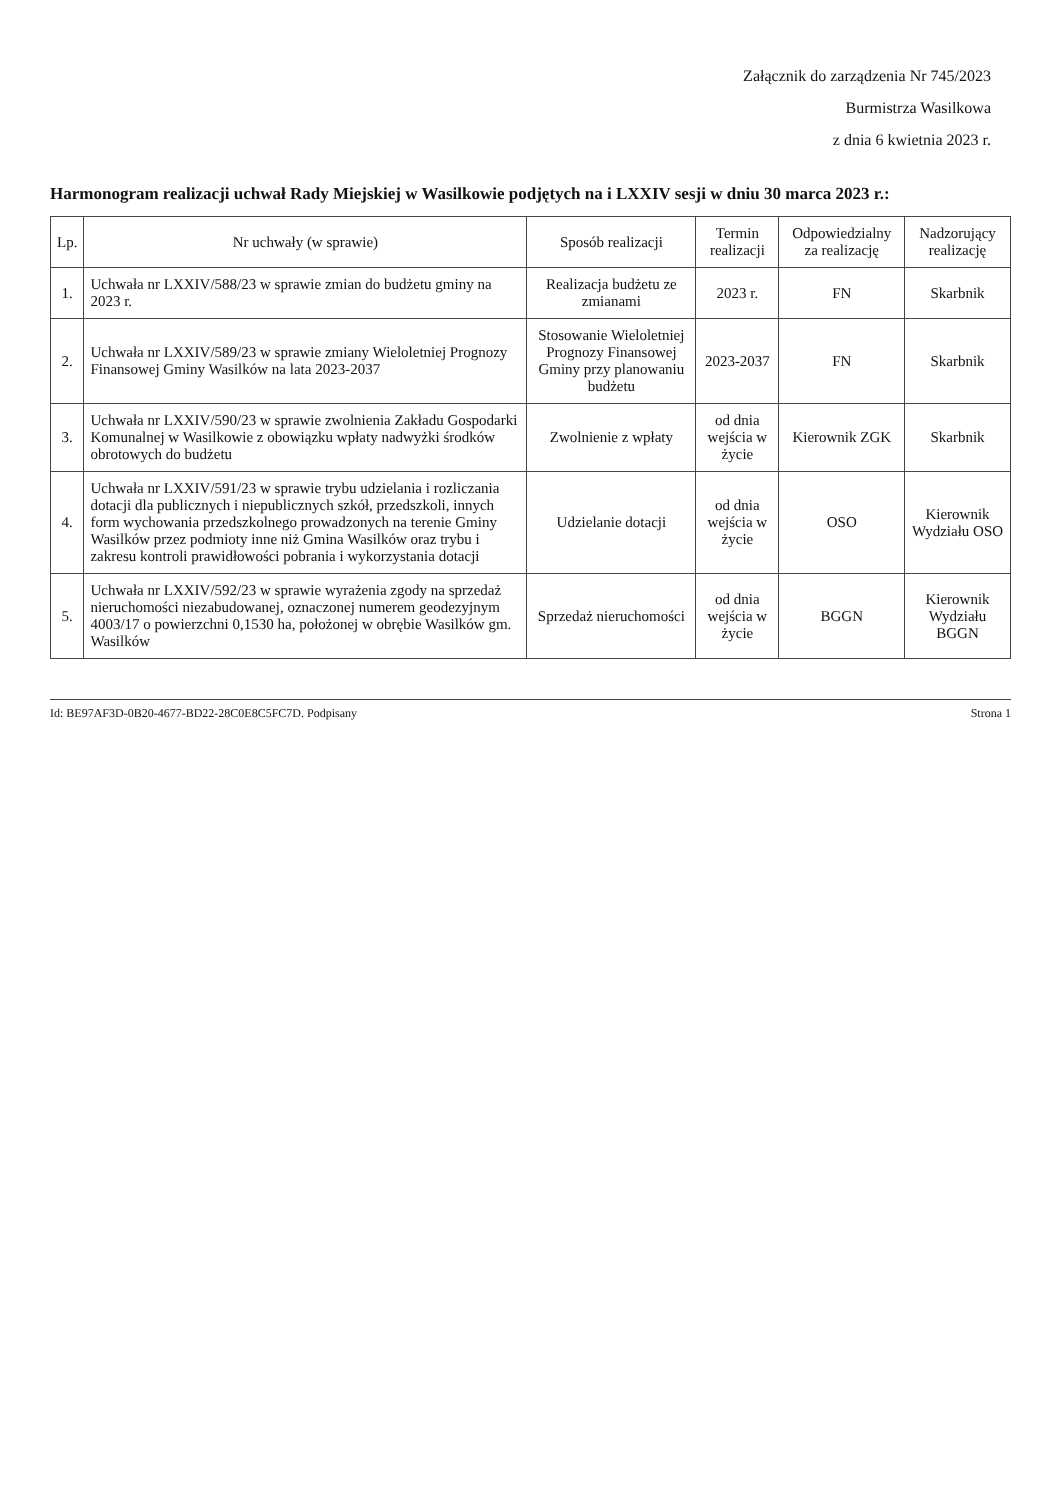Załącznik do zarządzenia Nr 745/2023
Burmistrza Wasilkowa
z dnia 6 kwietnia 2023 r.
Harmonogram realizacji uchwał Rady Miejskiej w Wasilkowie podjętych na i LXXIV sesji w dniu 30 marca 2023 r.:
| Lp. | Nr uchwały (w sprawie) | Sposób realizacji | Termin realizacji | Odpowiedzialny za realizację | Nadzorujący realizację |
| --- | --- | --- | --- | --- | --- |
| 1. | Uchwała nr LXXIV/588/23 w sprawie zmian do budżetu gminy na 2023 r. | Realizacja budżetu ze zmianami | 2023 r. | FN | Skarbnik |
| 2. | Uchwała nr LXXIV/589/23 w sprawie zmiany Wieloletniej Prognozy Finansowej Gminy Wasilków na lata 2023-2037 | Stosowanie Wieloletniej Prognozy Finansowej Gminy przy planowaniu budżetu | 2023-2037 | FN | Skarbnik |
| 3. | Uchwała nr LXXIV/590/23 w sprawie zwolnienia Zakładu Gospodarki Komunalnej w Wasilkowie z obowiązku wpłaty nadwyżki środków obrotowych do budżetu | Zwolnienie z wpłaty | od dnia wejścia w życie | Kierownik ZGK | Skarbnik |
| 4. | Uchwała nr LXXIV/591/23 w sprawie trybu udzielania i rozliczania dotacji dla publicznych i niepublicznych szkół, przedszkoli, innych form wychowania przedszkolnego prowadzonych na terenie Gminy Wasilków przez podmioty inne niż Gmina Wasilków oraz trybu i zakresu kontroli prawidłowości pobrania i wykorzystania dotacji | Udzielanie dotacji | od dnia wejścia w życie | OSO | Kierownik Wydziału OSO |
| 5. | Uchwała nr LXXIV/592/23 w sprawie wyrażenia zgody na sprzedaż nieruchomości niezabudowanej, oznaczonej numerem geodezyjnym 4003/17 o powierzchni 0,1530 ha, położonej w obrębie Wasilków gm. Wasilków | Sprzedaż nieruchomości | od dnia wejścia w życie | BGGN | Kierownik Wydziału BGGN |
Id: BE97AF3D-0B20-4677-BD22-28C0E8C5FC7D. Podpisany Strona 1